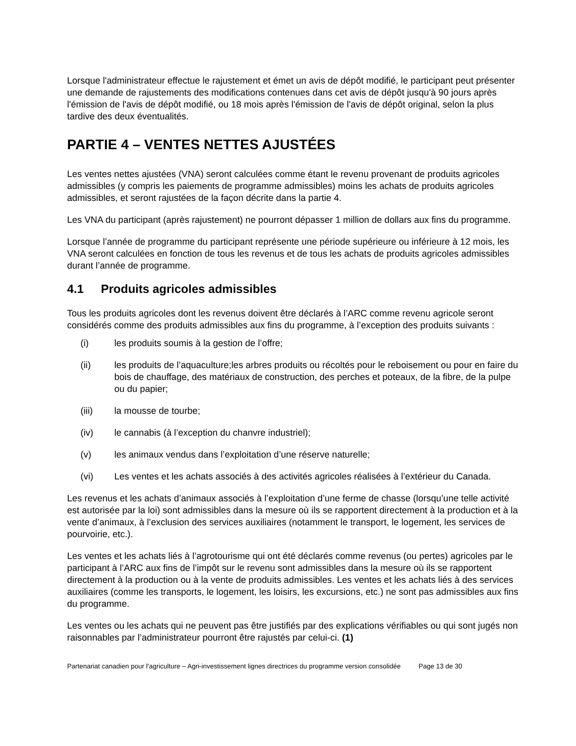Lorsque l'administrateur effectue le rajustement et émet un avis de dépôt modifié, le participant peut présenter une demande de rajustements des modifications contenues dans cet avis de dépôt jusqu'à 90 jours après l'émission de l'avis de dépôt modifié, ou 18 mois après l'émission de l'avis de dépôt original, selon la plus tardive des deux éventualités.
PARTIE 4 – VENTES NETTES AJUSTÉES
Les ventes nettes ajustées (VNA) seront calculées comme étant le revenu provenant de produits agricoles admissibles (y compris les paiements de programme admissibles) moins les achats de produits agricoles admissibles, et seront rajustées de la façon décrite dans la partie 4.
Les VNA du participant (après rajustement) ne pourront dépasser 1 million de dollars aux fins du programme.
Lorsque l’année de programme du participant représente une période supérieure ou inférieure à 12 mois, les VNA seront calculées en fonction de tous les revenus et de tous les achats de produits agricoles admissibles durant l’année de programme.
4.1 Produits agricoles admissibles
Tous les produits agricoles dont les revenus doivent être déclarés à l’ARC comme revenu agricole seront considérés comme des produits admissibles aux fins du programme, à l’exception des produits suivants :
(i) les produits soumis à la gestion de l’offre;
(ii) les produits de l’aquaculture;les arbres produits ou récoltés pour le reboisement ou pour en faire du bois de chauffage, des matériaux de construction, des perches et poteaux, de la fibre, de la pulpe ou du papier;
(iii) la mousse de tourbe;
(iv) le cannabis (à l’exception du chanvre industriel);
(v) les animaux vendus dans l’exploitation d’une réserve naturelle;
(vi) Les ventes et les achats associés à des activités agricoles réalisées à l’extérieur du Canada.
Les revenus et les achats d’animaux associés à l’exploitation d’une ferme de chasse (lorsqu’une telle activité est autorisée par la loi) sont admissibles dans la mesure où ils se rapportent directement à la production et à la vente d’animaux, à l’exclusion des services auxiliaires (notamment le transport, le logement, les services de pourvoirie, etc.).
Les ventes et les achats liés à l’agrotourisme qui ont été déclarés comme revenus (ou pertes) agricoles par le participant à l’ARC aux fins de l’impôt sur le revenu sont admissibles dans la mesure où ils se rapportent directement à la production ou à la vente de produits admissibles. Les ventes et les achats liés à des services auxiliaires (comme les transports, le logement, les loisirs, les excursions, etc.) ne sont pas admissibles aux fins du programme.
Les ventes ou les achats qui ne peuvent pas être justifiés par des explications vérifiables ou qui sont jugés non raisonnables par l’administrateur pourront être rajustés par celui-ci. (1)
Partenariat canadien pour l'agriculture – Agri-investissement lignes directrices du programme version consolidée Page 13 de 30